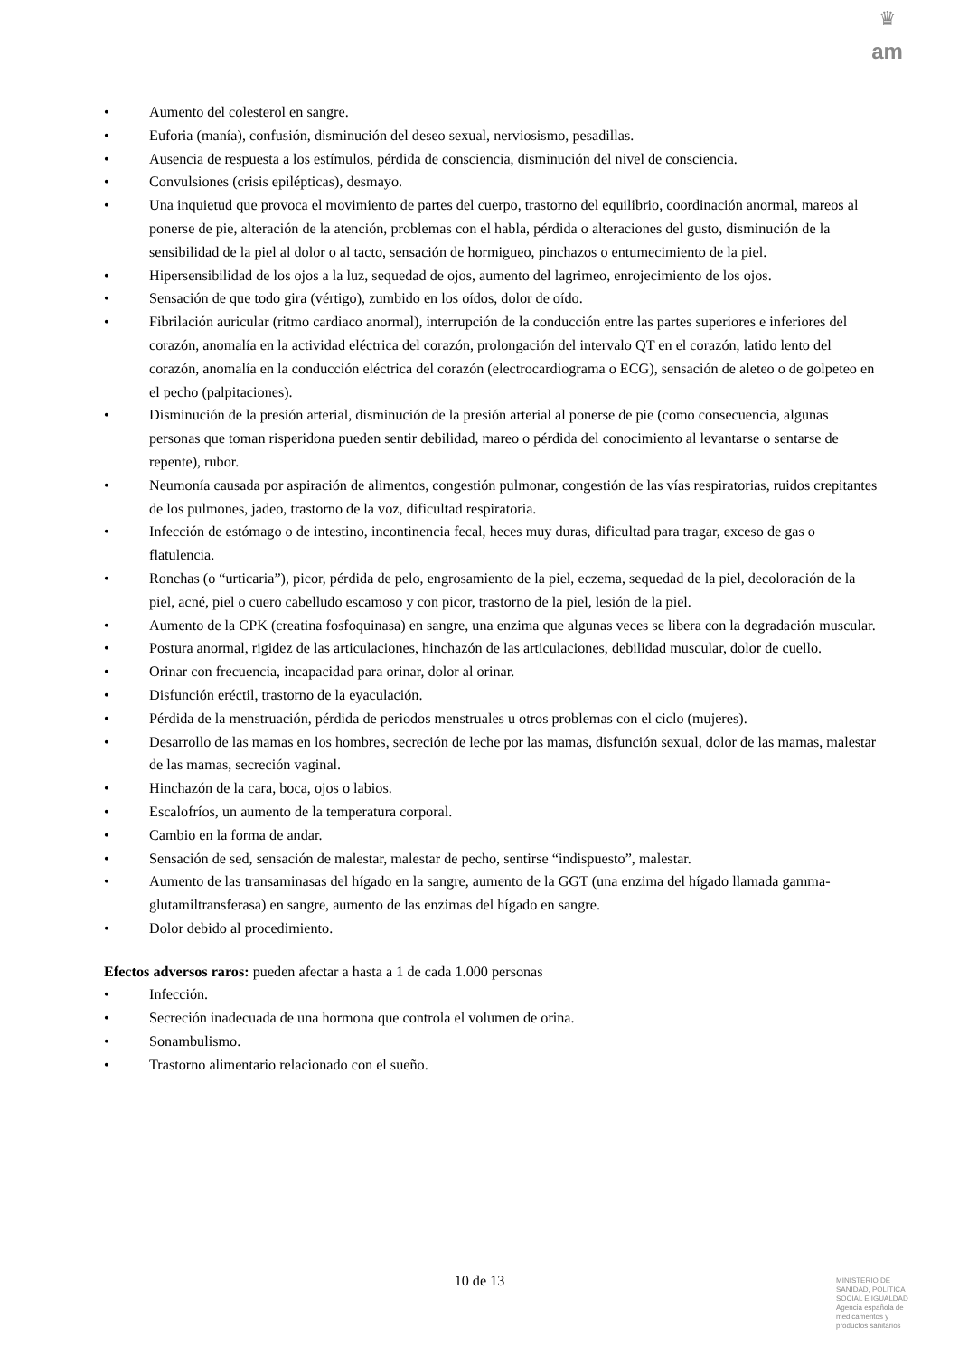♛
am
• Aumento del colesterol en sangre.
• Euforia (manía), confusión, disminución del deseo sexual, nerviosismo, pesadillas.
• Ausencia de respuesta a los estímulos, pérdida de consciencia, disminución del nivel de consciencia.
• Convulsiones (crisis epilépticas), desmayo.
• Una inquietud que provoca el movimiento de partes del cuerpo, trastorno del equilibrio, coordinación anormal, mareos al ponerse de pie, alteración de la atención, problemas con el habla, pérdida o alteraciones del gusto, disminución de la sensibilidad de la piel al dolor o al tacto, sensación de hormigueo, pinchazos o entumecimiento de la piel.
• Hipersensibilidad de los ojos a la luz, sequedad de ojos, aumento del lagrimeo, enrojecimiento de los ojos.
• Sensación de que todo gira (vértigo), zumbido en los oídos, dolor de oído.
• Fibrilación auricular (ritmo cardiaco anormal), interrupción de la conducción entre las partes superiores e inferiores del corazón, anomalía en la actividad eléctrica del corazón, prolongación del intervalo QT en el corazón, latido lento del corazón, anomalía en la conducción eléctrica del corazón (electrocardiograma o ECG), sensación de aleteo o de golpeteo en el pecho (palpitaciones).
• Disminución de la presión arterial, disminución de la presión arterial al ponerse de pie (como consecuencia, algunas personas que toman risperidona pueden sentir debilidad, mareo o pérdida del conocimiento al levantarse o sentarse de repente), rubor.
• Neumonía causada por aspiración de alimentos, congestión pulmonar, congestión de las vías respiratorias, ruidos crepitantes de los pulmones, jadeo, trastorno de la voz, dificultad respiratoria.
• Infección de estómago o de intestino, incontinencia fecal, heces muy duras, dificultad para tragar, exceso de gas o flatulencia.
• Ronchas (o “urticaria”), picor, pérdida de pelo, engrosamiento de la piel, eczema, sequedad de la piel, decoloración de la piel, acné, piel o cuero cabelludo escamoso y con picor, trastorno de la piel, lesión de la piel.
• Aumento de la CPK (creatina fosfoquinasa) en sangre, una enzima que algunas veces se libera con la degradación muscular.
• Postura anormal, rigidez de las articulaciones, hinchazón de las articulaciones, debilidad muscular, dolor de cuello.
• Orinar con frecuencia, incapacidad para orinar, dolor al orinar.
• Disfunción eréctil, trastorno de la eyaculación.
• Pérdida de la menstruación, pérdida de periodos menstruales u otros problemas con el ciclo (mujeres).
• Desarrollo de las mamas en los hombres, secreción de leche por las mamas, disfunción sexual, dolor de las mamas, malestar de las mamas, secreción vaginal.
• Hinchazón de la cara, boca, ojos o labios.
• Escalofríos, un aumento de la temperatura corporal.
• Cambio en la forma de andar.
• Sensación de sed, sensación de malestar, malestar de pecho, sentirse “indispuesto”, malestar.
• Aumento de las transaminasas del hígado en la sangre, aumento de la GGT (una enzima del hígado llamada gamma-glutamiltransferasa) en sangre, aumento de las enzimas del hígado en sangre.
• Dolor debido al procedimiento.
Efectos adversos raros: pueden afectar a hasta a 1 de cada 1.000 personas
• Infección.
• Secreción inadecuada de una hormona que controla el volumen de orina.
• Sonambulismo.
• Trastorno alimentario relacionado con el sueño.
10 de 13
MINISTERIO DE
SANIDAD, POLITICA
SOCIAL E IGUALDAD
Agencia española de
medicamentos y
productos sanitarios